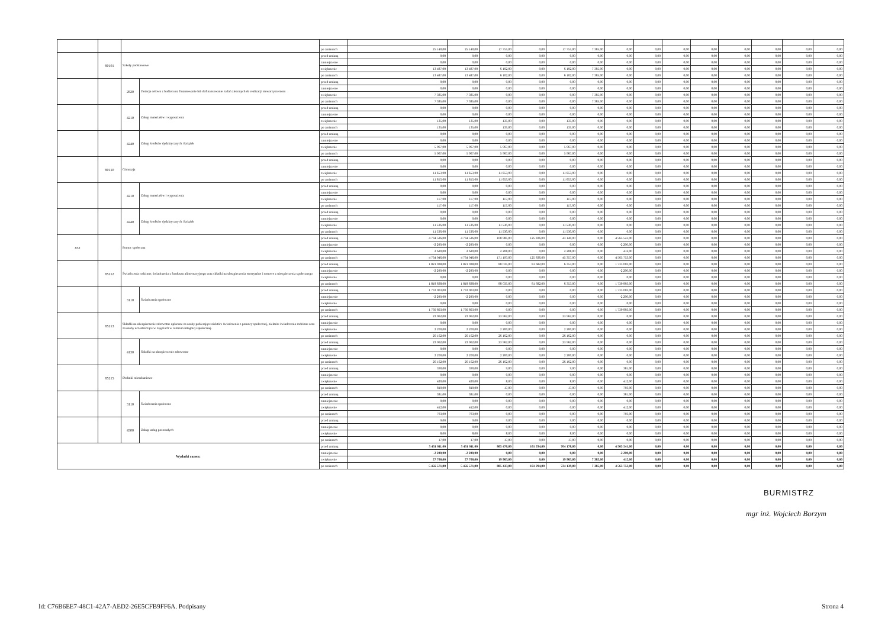| | | | | po zmianach | 25 140,00 | 25 140,00 | 17 755,00 | 0,00 | 17 755,00 | 7 385,00 | 0,00 | 0,00 | 0,00 | 0,00 | 0,00 | 0,00 | 0,00 | 0,00 |
| | 80101 | Szkoły podstawowe | | przed zmianą | 0,00 | 0,00 | 0,00 | 0,00 | 0,00 | 0,00 | 0,00 | 0,00 | 0,00 | 0,00 | 0,00 | 0,00 | 0,00 | 0,00 |
| | | | | zmniejszenie | 0,00 | 0,00 | 0,00 | 0,00 | 0,00 | 0,00 | 0,00 | 0,00 | 0,00 | 0,00 | 0,00 | 0,00 | 0,00 | 0,00 |
| | | | | zwiększenie | 13 487,00 | 13 487,00 | 6 102,00 | 0,00 | 6 102,00 | 7 385,00 | 0,00 | 0,00 | 0,00 | 0,00 | 0,00 | 0,00 | 0,00 | 0,00 |
| | | | | po zmianach | 13 487,00 | 13 487,00 | 6 102,00 | 0,00 | 6 102,00 | 7 385,00 | 0,00 | 0,00 | 0,00 | 0,00 | 0,00 | 0,00 | 0,00 | 0,00 |
| | | 2820 | Dotacja celowa z budżetu na finansowanie lub dofinansowanie zadań zleconych do realizacji stowarzyszeniom | przed zmianą | 0,00 | 0,00 | 0,00 | 0,00 | 0,00 | 0,00 | 0,00 | 0,00 | 0,00 | 0,00 | 0,00 | 0,00 | 0,00 | 0,00 |
| | | | | zmniejszenie | 0,00 | 0,00 | 0,00 | 0,00 | 0,00 | 0,00 | 0,00 | 0,00 | 0,00 | 0,00 | 0,00 | 0,00 | 0,00 | 0,00 |
| | | | | zwiększenie | 7 385,00 | 7 385,00 | 0,00 | 0,00 | 0,00 | 7 385,00 | 0,00 | 0,00 | 0,00 | 0,00 | 0,00 | 0,00 | 0,00 | 0,00 |
| | | | | po zmianach | 7 385,00 | 7 385,00 | 0,00 | 0,00 | 0,00 | 7 385,00 | 0,00 | 0,00 | 0,00 | 0,00 | 0,00 | 0,00 | 0,00 | 0,00 |
| | | 4210 | Zakup materiałów i wyposażenia | przed zmianą | 0,00 | 0,00 | 0,00 | 0,00 | 0,00 | 0,00 | 0,00 | 0,00 | 0,00 | 0,00 | 0,00 | 0,00 | 0,00 | 0,00 |
| | | | | zmniejszenie | 0,00 | 0,00 | 0,00 | 0,00 | 0,00 | 0,00 | 0,00 | 0,00 | 0,00 | 0,00 | 0,00 | 0,00 | 0,00 | 0,00 |
| | | | | zwiększenie | 135,00 | 135,00 | 135,00 | 0,00 | 135,00 | 0,00 | 0,00 | 0,00 | 0,00 | 0,00 | 0,00 | 0,00 | 0,00 | 0,00 |
| | | | | po zmianach | 135,00 | 135,00 | 135,00 | 0,00 | 135,00 | 0,00 | 0,00 | 0,00 | 0,00 | 0,00 | 0,00 | 0,00 | 0,00 | 0,00 |
| | | 4240 | Zakup środków dydaktycznych i książek | przed zmianą | 0,00 | 0,00 | 0,00 | 0,00 | 0,00 | 0,00 | 0,00 | 0,00 | 0,00 | 0,00 | 0,00 | 0,00 | 0,00 | 0,00 |
| | | | | zmniejszenie | 0,00 | 0,00 | 0,00 | 0,00 | 0,00 | 0,00 | 0,00 | 0,00 | 0,00 | 0,00 | 0,00 | 0,00 | 0,00 | 0,00 |
| | | | | zwiększenie | 5 967,00 | 5 967,00 | 5 967,00 | 0,00 | 5 967,00 | 0,00 | 0,00 | 0,00 | 0,00 | 0,00 | 0,00 | 0,00 | 0,00 | 0,00 |
| | | | | po zmianach | 5 967,00 | 5 967,00 | 5 967,00 | 0,00 | 5 967,00 | 0,00 | 0,00 | 0,00 | 0,00 | 0,00 | 0,00 | 0,00 | 0,00 | 0,00 |
| | 80110 | Gimnazja | | przed zmianą | 0,00 | 0,00 | 0,00 | 0,00 | 0,00 | 0,00 | 0,00 | 0,00 | 0,00 | 0,00 | 0,00 | 0,00 | 0,00 | 0,00 |
| | | | | zmniejszenie | 0,00 | 0,00 | 0,00 | 0,00 | 0,00 | 0,00 | 0,00 | 0,00 | 0,00 | 0,00 | 0,00 | 0,00 | 0,00 | 0,00 |
| | | | | zwiększenie | 11 653,00 | 11 653,00 | 11 653,00 | 0,00 | 11 653,00 | 0,00 | 0,00 | 0,00 | 0,00 | 0,00 | 0,00 | 0,00 | 0,00 | 0,00 |
| | | | | po zmianach | 11 653,00 | 11 653,00 | 11 653,00 | 0,00 | 11 653,00 | 0,00 | 0,00 | 0,00 | 0,00 | 0,00 | 0,00 | 0,00 | 0,00 | 0,00 |
| | | 4210 | Zakup materiałów i wyposażenia | przed zmianą | 0,00 | 0,00 | 0,00 | 0,00 | 0,00 | 0,00 | 0,00 | 0,00 | 0,00 | 0,00 | 0,00 | 0,00 | 0,00 | 0,00 |
| | | | | zmniejszenie | 0,00 | 0,00 | 0,00 | 0,00 | 0,00 | 0,00 | 0,00 | 0,00 | 0,00 | 0,00 | 0,00 | 0,00 | 0,00 | 0,00 |
| | | | | zwiększenie | 117,00 | 117,00 | 117,00 | 0,00 | 117,00 | 0,00 | 0,00 | 0,00 | 0,00 | 0,00 | 0,00 | 0,00 | 0,00 | 0,00 |
| | | | | po zmianach | 117,00 | 117,00 | 117,00 | 0,00 | 117,00 | 0,00 | 0,00 | 0,00 | 0,00 | 0,00 | 0,00 | 0,00 | 0,00 | 0,00 |
| | | 4240 | Zakup środków dydaktycznych i książek | przed zmianą | 0,00 | 0,00 | 0,00 | 0,00 | 0,00 | 0,00 | 0,00 | 0,00 | 0,00 | 0,00 | 0,00 | 0,00 | 0,00 | 0,00 |
| | | | | zmniejszenie | 0,00 | 0,00 | 0,00 | 0,00 | 0,00 | 0,00 | 0,00 | 0,00 | 0,00 | 0,00 | 0,00 | 0,00 | 0,00 | 0,00 |
| | | | | zwiększenie | 11 536,00 | 11 536,00 | 11 536,00 | 0,00 | 11 536,00 | 0,00 | 0,00 | 0,00 | 0,00 | 0,00 | 0,00 | 0,00 | 0,00 | 0,00 |
| | | | | po zmianach | 11 536,00 | 11 536,00 | 11 536,00 | 0,00 | 11 536,00 | 0,00 | 0,00 | 0,00 | 0,00 | 0,00 | 0,00 | 0,00 | 0,00 | 0,00 |
| 852 | | Pomoc społeczna | | przed zmianą | 4 734 526,00 | 4 734 526,00 | 168 985,00 | 125 836,00 | 43 149,00 | 0,00 | 4 565 541,00 | 0,00 | 0,00 | 0,00 | 0,00 | 0,00 | 0,00 | 0,00 |
| | | | | zmniejszenie | -2 200,00 | -2 200,00 | 0,00 | 0,00 | 0,00 | 0,00 | -2 200,00 | 0,00 | 0,00 | 0,00 | 0,00 | 0,00 | 0,00 | 0,00 |
| | | | | zwiększenie | 2 620,00 | 2 620,00 | 2 208,00 | 0,00 | 2 208,00 | 0,00 | 412,00 | 0,00 | 0,00 | 0,00 | 0,00 | 0,00 | 0,00 | 0,00 |
| | | | | po zmianach | 4 734 946,00 | 4 734 946,00 | 171 193,00 | 125 836,00 | 45 357,00 | 0,00 | 4 565 753,00 | 0,00 | 0,00 | 0,00 | 0,00 | 0,00 | 0,00 | 0,00 |
| | 85212 | Świadczenia rodzinne, świadczenia z funduszu alimentacyjnego oraz składki na ubezpieczenia emerytalne i rentowe z ubezpieczenia społecznego | | przed zmianą | 1 821 038,00 | 1 821 038,00 | 88 035,00 | 81 682,00 | 6 353,00 | 0,00 | 1 733 003,00 | 0,00 | 0,00 | 0,00 | 0,00 | 0,00 | 0,00 | 0,00 |
| | | | | zmniejszenie | -2 200,00 | -2 200,00 | 0,00 | 0,00 | 0,00 | 0,00 | -2 200,00 | 0,00 | 0,00 | 0,00 | 0,00 | 0,00 | 0,00 | 0,00 |
| | | | | zwiększenie | 0,00 | 0,00 | 0,00 | 0,00 | 0,00 | 0,00 | 0,00 | 0,00 | 0,00 | 0,00 | 0,00 | 0,00 | 0,00 | 0,00 |
| | | | | po zmianach | 1 818 838,00 | 1 818 838,00 | 88 035,00 | 81 682,00 | 6 353,00 | 0,00 | 1 730 803,00 | 0,00 | 0,00 | 0,00 | 0,00 | 0,00 | 0,00 | 0,00 |
| | | 3110 | Świadczenia społeczne | przed zmianą | 1 733 003,00 | 1 733 003,00 | 0,00 | 0,00 | 0,00 | 0,00 | 1 733 003,00 | 0,00 | 0,00 | 0,00 | 0,00 | 0,00 | 0,00 | 0,00 |
| | | | | zmniejszenie | -2 200,00 | -2 200,00 | 0,00 | 0,00 | 0,00 | 0,00 | -2 200,00 | 0,00 | 0,00 | 0,00 | 0,00 | 0,00 | 0,00 | 0,00 |
| | | | | zwiększenie | 0,00 | 0,00 | 0,00 | 0,00 | 0,00 | 0,00 | 0,00 | 0,00 | 0,00 | 0,00 | 0,00 | 0,00 | 0,00 | 0,00 |
| | | | | po zmianach | 1 730 803,00 | 1 730 803,00 | 0,00 | 0,00 | 0,00 | 0,00 | 1 730 803,00 | 0,00 | 0,00 | 0,00 | 0,00 | 0,00 | 0,00 | 0,00 |
| | 85213 | Składki na ubezpieczenie zdrowotne opłacane za osoby pobierające niektóre świadczenia z pomocy społecznej, niektóre świadczenia rodzinne oraz za osoby uczestniczące w zajęciach w centrum integracji społecznej. | | przed zmianą | 23 962,00 | 23 962,00 | 23 962,00 | 0,00 | 23 962,00 | 0,00 | 0,00 | 0,00 | 0,00 | 0,00 | 0,00 | 0,00 | 0,00 | 0,00 |
| | | | | zmniejszenie | 0,00 | 0,00 | 0,00 | 0,00 | 0,00 | 0,00 | 0,00 | 0,00 | 0,00 | 0,00 | 0,00 | 0,00 | 0,00 | 0,00 |
| | | | | zwiększenie | 2 200,00 | 2 200,00 | 2 200,00 | 0,00 | 2 200,00 | 0,00 | 0,00 | 0,00 | 0,00 | 0,00 | 0,00 | 0,00 | 0,00 | 0,00 |
| | | | | po zmianach | 26 162,00 | 26 162,00 | 26 162,00 | 0,00 | 26 162,00 | 0,00 | 0,00 | 0,00 | 0,00 | 0,00 | 0,00 | 0,00 | 0,00 | 0,00 |
| | | 4130 | Składki na ubezpieczenie zdrowotne | przed zmianą | 23 962,00 | 23 962,00 | 23 962,00 | 0,00 | 23 962,00 | 0,00 | 0,00 | 0,00 | 0,00 | 0,00 | 0,00 | 0,00 | 0,00 | 0,00 |
| | | | | zmniejszenie | 0,00 | 0,00 | 0,00 | 0,00 | 0,00 | 0,00 | 0,00 | 0,00 | 0,00 | 0,00 | 0,00 | 0,00 | 0,00 | 0,00 |
| | | | | zwiększenie | 2 200,00 | 2 200,00 | 2 200,00 | 0,00 | 2 200,00 | 0,00 | 0,00 | 0,00 | 0,00 | 0,00 | 0,00 | 0,00 | 0,00 | 0,00 |
| | | | | po zmianach | 26 162,00 | 26 162,00 | 26 162,00 | 0,00 | 26 162,00 | 0,00 | 0,00 | 0,00 | 0,00 | 0,00 | 0,00 | 0,00 | 0,00 | 0,00 |
| | 85215 | Dodatki mieszkaniowe | | przed zmianą | 390,00 | 390,00 | 9,00 | 0,00 | 9,00 | 0,00 | 381,00 | 0,00 | 0,00 | 0,00 | 0,00 | 0,00 | 0,00 | 0,00 |
| | | | | zmniejszenie | 0,00 | 0,00 | 0,00 | 0,00 | 0,00 | 0,00 | 0,00 | 0,00 | 0,00 | 0,00 | 0,00 | 0,00 | 0,00 | 0,00 |
| | | | | zwiększenie | 420,00 | 420,00 | 8,00 | 0,00 | 8,00 | 0,00 | 412,00 | 0,00 | 0,00 | 0,00 | 0,00 | 0,00 | 0,00 | 0,00 |
| | | | | po zmianach | 810,00 | 810,00 | 17,00 | 0,00 | 17,00 | 0,00 | 793,00 | 0,00 | 0,00 | 0,00 | 0,00 | 0,00 | 0,00 | 0,00 |
| | | 3110 | Świadczenia społeczne | przed zmianą | 381,00 | 381,00 | 0,00 | 0,00 | 0,00 | 0,00 | 381,00 | 0,00 | 0,00 | 0,00 | 0,00 | 0,00 | 0,00 | 0,00 |
| | | | | zmniejszenie | 0,00 | 0,00 | 0,00 | 0,00 | 0,00 | 0,00 | 0,00 | 0,00 | 0,00 | 0,00 | 0,00 | 0,00 | 0,00 | 0,00 |
| | | | | zwiększenie | 412,00 | 412,00 | 0,00 | 0,00 | 0,00 | 0,00 | 412,00 | 0,00 | 0,00 | 0,00 | 0,00 | 0,00 | 0,00 | 0,00 |
| | | | | po zmianach | 793,00 | 793,00 | 0,00 | 0,00 | 0,00 | 0,00 | 793,00 | 0,00 | 0,00 | 0,00 | 0,00 | 0,00 | 0,00 | 0,00 |
| | | 4300 | Zakup usług pozostałych | przed zmianą | 9,00 | 9,00 | 9,00 | 0,00 | 9,00 | 0,00 | 0,00 | 0,00 | 0,00 | 0,00 | 0,00 | 0,00 | 0,00 | 0,00 |
| | | | | zmniejszenie | 0,00 | 0,00 | 0,00 | 0,00 | 0,00 | 0,00 | 0,00 | 0,00 | 0,00 | 0,00 | 0,00 | 0,00 | 0,00 | 0,00 |
| | | | | zwiększenie | 8,00 | 8,00 | 8,00 | 0,00 | 8,00 | 0,00 | 0,00 | 0,00 | 0,00 | 0,00 | 0,00 | 0,00 | 0,00 | 0,00 |
| | | | | po zmianach | 17,00 | 17,00 | 17,00 | 0,00 | 17,00 | 0,00 | 0,00 | 0,00 | 0,00 | 0,00 | 0,00 | 0,00 | 0,00 | 0,00 |
| Wydatki razem: | | | | przed zmianą | 5 431 011,00 | 5 431 011,00 | 865 470,00 | 161 294,00 | 704 176,00 | 0,00 | 4 565 541,00 | 0,00 | 0,00 | 0,00 | 0,00 | 0,00 | 0,00 | 0,00 |
| | | | | zmniejszenie | -2 200,00 | -2 200,00 | 0,00 | 0,00 | 0,00 | 0,00 | -2 200,00 | 0,00 | 0,00 | 0,00 | 0,00 | 0,00 | 0,00 | 0,00 |
| | | | | zwiększenie | 27 760,00 | 27 760,00 | 19 963,00 | 0,00 | 19 963,00 | 7 385,00 | 412,00 | 0,00 | 0,00 | 0,00 | 0,00 | 0,00 | 0,00 | 0,00 |
| | | | | po zmianach | 5 456 571,00 | 5 456 571,00 | 885 433,00 | 161 294,00 | 724 139,00 | 7 385,00 | 4 563 753,00 | 0,00 | 0,00 | 0,00 | 0,00 | 0,00 | 0,00 | 0,00 |
BURMISTRZ
mgr inż. Wojciech Borzym
Id: C76B6EE7-48C1-42A7-AED2-26E5CFB9FF6A. Podpisany Strona 4